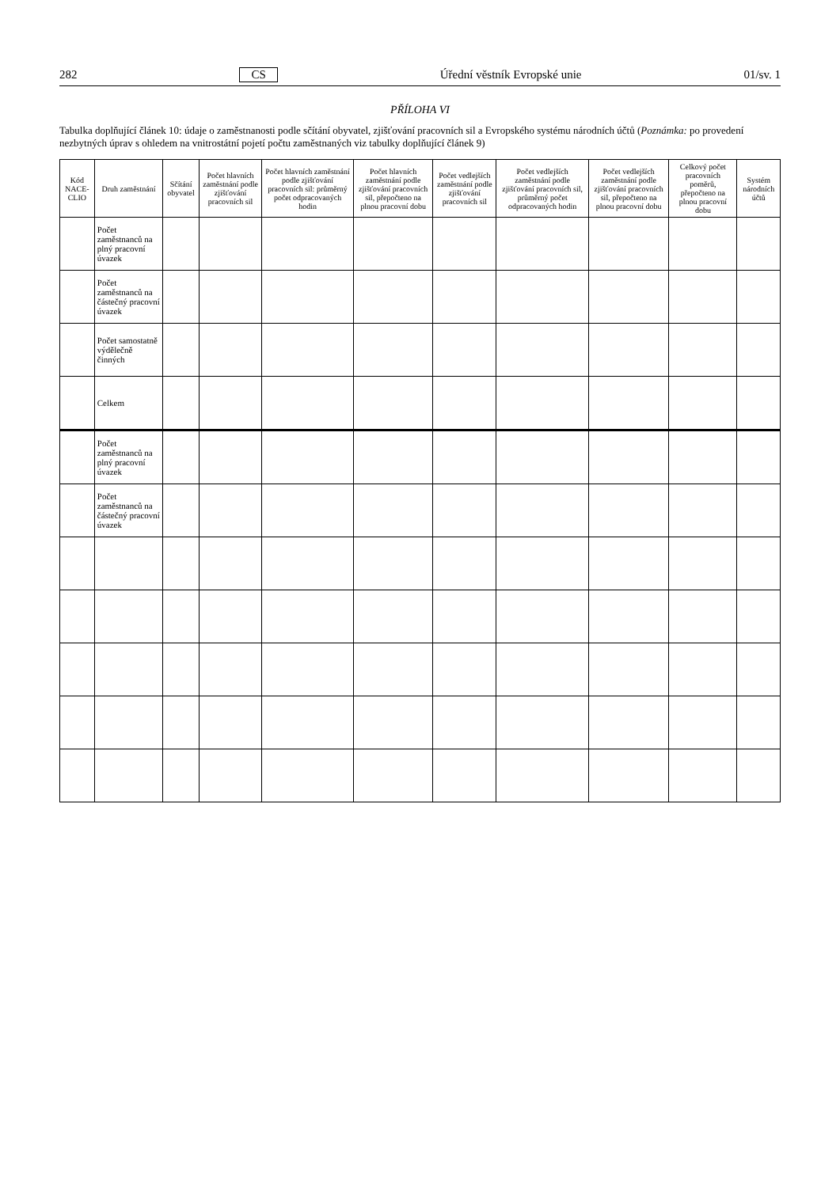282 CS Úřední věstník Evropské unie 01/sv. 1
PŘÍLOHA VI
Tabulka doplňující článek 10: údaje o zaměstnanosti podle sčítání obyvatel, zjišťování pracovních sil a Evropského systému národních účtů (Poznámka: po provedení nezbytných úprav s ohledem na vnitrostátní pojetí počtu zaměstnaných viz tabulky doplňující článek 9)
| Kód NACE-CLIO | Druh zaměstnání | Sčítání obyvatel | Počet hlavních zaměstnání podle zjišťování pracovních sil | Počet hlavních zaměstnání podle zjišťování pracovních sil: průměrný počet odpracovaných hodin | Počet hlavních zaměstnání podle zjišťování pracovních sil, přepočteno na plnou pracovní dobu | Počet vedlejších zaměstnání podle zjišťování pracovních sil | Počet vedlejších zaměstnání podle zjišťování pracovních sil, průměrný počet odpracovaných hodin | Počet vedlejších zaměstnání podle zjišťování pracovních sil, přepočteno na plnou pracovní dobu | Celkový počet pracovních poměrů, přepočteno na plnou pracovní dobu | Systém národních účtů |
| --- | --- | --- | --- | --- | --- | --- | --- | --- | --- | --- |
| | Počet zaměstnanců na plný pracovní úvazek | | | | | | | | | |
| | Počet zaměstnanců na částečný pracovní úvazek | | | | | | | | | |
| | Počet samostatně výdělečně činných | | | | | | | | | |
| | Celkem | | | | | | | | | |
| | Počet zaměstnanců na plný pracovní úvazek | | | | | | | | | |
| | Počet zaměstnanců na částečný pracovní úvazek | | | | | | | | | |